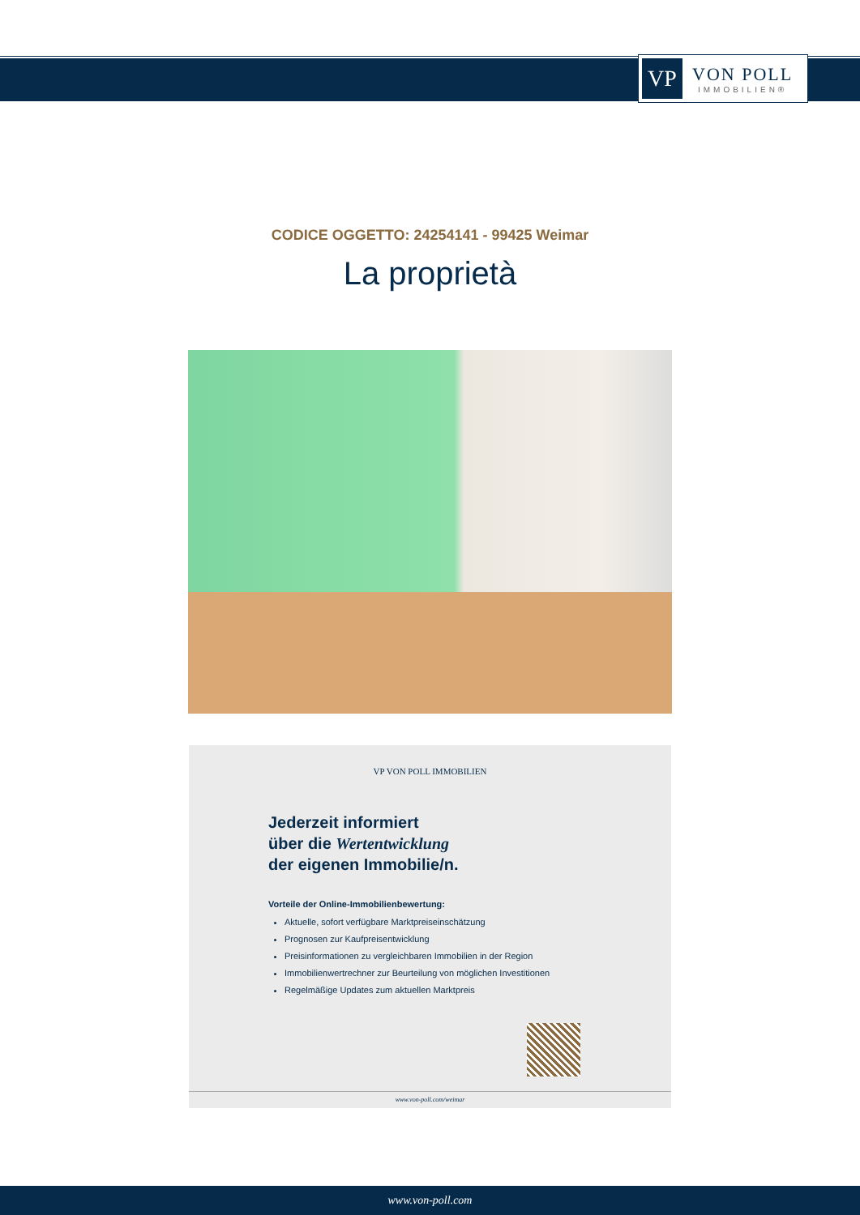VP
VON POLL
IMMOBILIEN®
CODICE OGGETTO: 24254141 - 99425 Weimar
La proprietà
VP VON POLL IMMOBILIEN
Jederzeit informiert
über die Wertentwicklung
der eigenen Immobilie/n.
Vorteile der Online-Immobilienbewertung:
Aktuelle, sofort verfügbare Marktpreiseinschätzung
Prognosen zur Kaufpreisentwicklung
Preisinformationen zu vergleichbaren Immobilien in der Region
Immobilienwertrechner zur Beurteilung von möglichen Investitionen
Regelmäßige Updates zum aktuellen Marktpreis
www.von-poll.com/weimar
www.von-poll.com